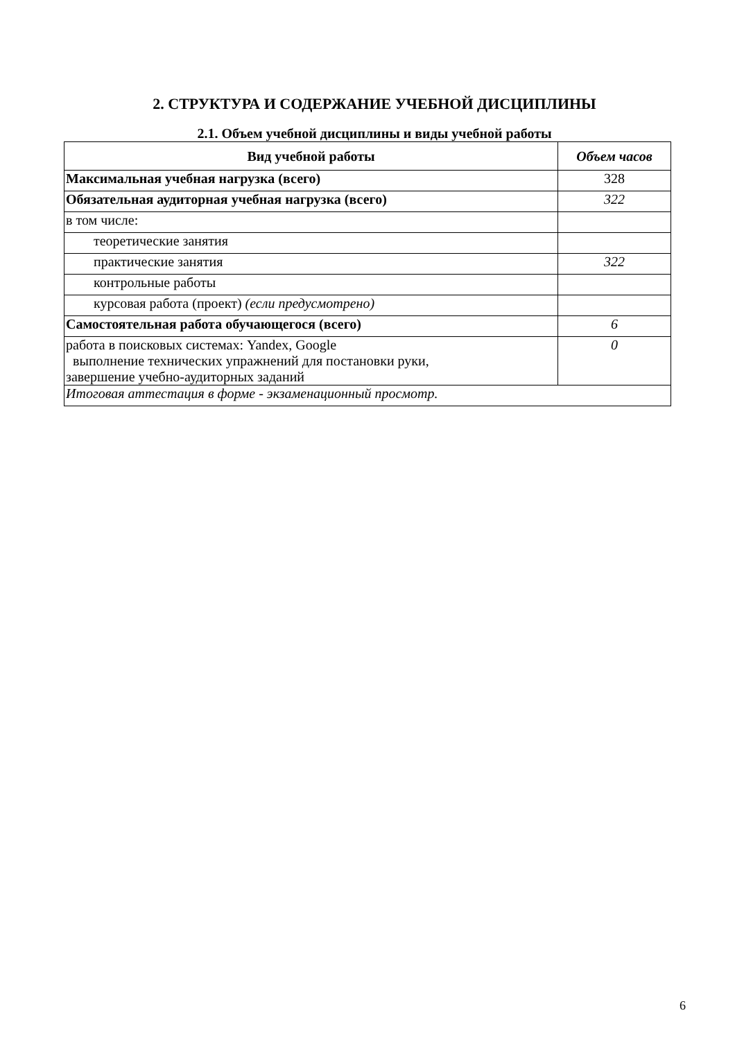2. СТРУКТУРА И СОДЕРЖАНИЕ УЧЕБНОЙ ДИСЦИПЛИНЫ
2.1. Объем учебной дисциплины и виды учебной работы
| Вид учебной работы | Объем часов |
| --- | --- |
| Максимальная учебная нагрузка (всего) | 328 |
| Обязательная аудиторная учебная нагрузка (всего) | 322 |
| в том числе: | |
| теоретические занятия | |
| практические занятия | 322 |
| контрольные работы | |
| курсовая работа (проект) (если предусмотрено) | |
| Самостоятельная работа обучающегося (всего) | 6 |
| работа в поисковых системах: Yandex, Google выполнение технических упражнений для постановки руки, завершение учебно-аудиторных заданий | 0 |
| Итоговая аттестация в форме - экзаменационный просмотр. | |
6